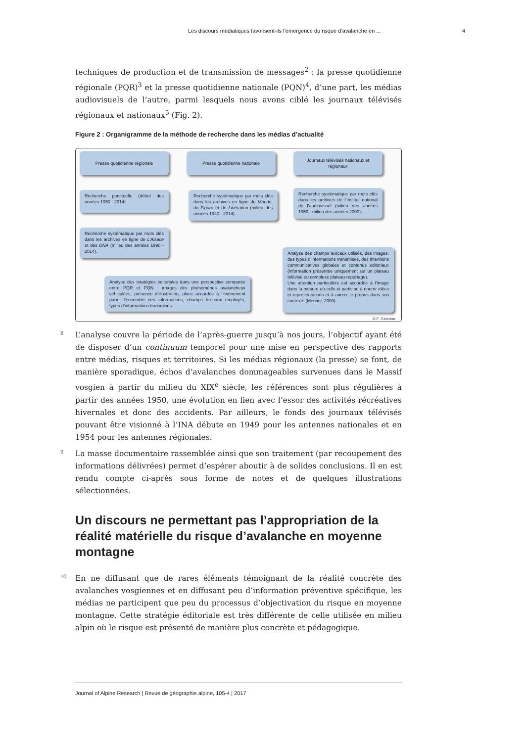Les discours médiatiques favorisent-ils l’émergence du risque d’avalanche en ... 4
techniques de production et de transmission de messages<sup>2</sup> : la presse quotidienne régionale (PQR)<sup>3</sup> et la presse quotidienne nationale (PQN)<sup>4</sup>, d’une part, les médias audiovisuels de l’autre, parmi lesquels nous avons ciblé les journaux télévisés régionaux et nationaux<sup>5</sup> (Fig. 2).
Figure 2 : Organigramme de la méthode de recherche dans les médias d’actualité
Presse quotidienne régionale Presse quotidienne nationale
Journaux télévisés nationaux et régionaux
Recherche ponctuelle (début des années 1950 - 2014).
Recherche systématique par mots clés dans les archives en ligne du Monde, du Figaro et de Libération (milieu des années 1940 - 2014).
Recherche systématique par mots clés dans les archives de l’Institut national de l’audiovisuel (milieu des années 1950 - milieu des années 2000).
Recherche systématique par mots clés dans les archives en ligne de L’Alsace et des DNA (milieu des années 1990 - 2014).
Analyse des champs lexicaux utilisés, des images, des types d’informations transmises, des intentions communicatives globales et contenus éditoriaux (information présentée uniquement sur un plateau télévisé ou complexe plateau-reportage).
Une attention particulière est accordée à l’image dans la mesure où celle-ci participe à nourrir idées et représentations et à ancrer le propos dans son contexte (Mercier, 2000).
Analyse des stratégies éditoriales dans une perspective comparée entre PQR et PQN : images des phénomènes avalancheux véhiculées, présence d’illustration, place accordée à l’événement parmi l’ensemble des informations, champs lexicaux employés, types d’informations transmises.
© F. Giacona
8 L’analyse couvre la période de l’après-guerre jusqu’à nos jours, l’objectif ayant été de disposer d’un continuum temporel pour une mise en perspective des rapports entre médias, risques et territoires. Si les médias régionaux (la presse) se font, de manière sporadique, échos d’avalanches dommageables survenues dans le Massif vosgien à partir du milieu du XIX<sup>e</sup> siècle, les références sont plus régulières à partir des années 1950, une évolution en lien avec l’essor des activités récréatives hivernales et donc des accidents. Par ailleurs, le fonds des journaux télévisés pouvant être visionné à l’INA débute en 1949 pour les antennes nationales et en 1954 pour les antennes régionales.
9 La masse documentaire rassemblée ainsi que son traitement (par recoupement des informations délivrées) permet d’espérer aboutir à de solides conclusions. Il en est rendu compte ci-après sous forme de notes et de quelques illustrations sélectionnées.
Un discours ne permettant pas l’appropriation de la réalité matérielle du risque d’avalanche en moyenne montagne
10 En ne diffusant que de rares éléments témoignant de la réalité concrète des avalanches vosgiennes et en diffusant peu d’information préventive spécifique, les médias ne participent que peu du processus d’objectivation du risque en moyenne montagne. Cette stratégie éditoriale est très différente de celle utilisée en milieu alpin où le risque est présenté de manière plus concrète et pédagogique.
Journal of Alpine Research | Revue de géographie alpine, 105-4 | 2017